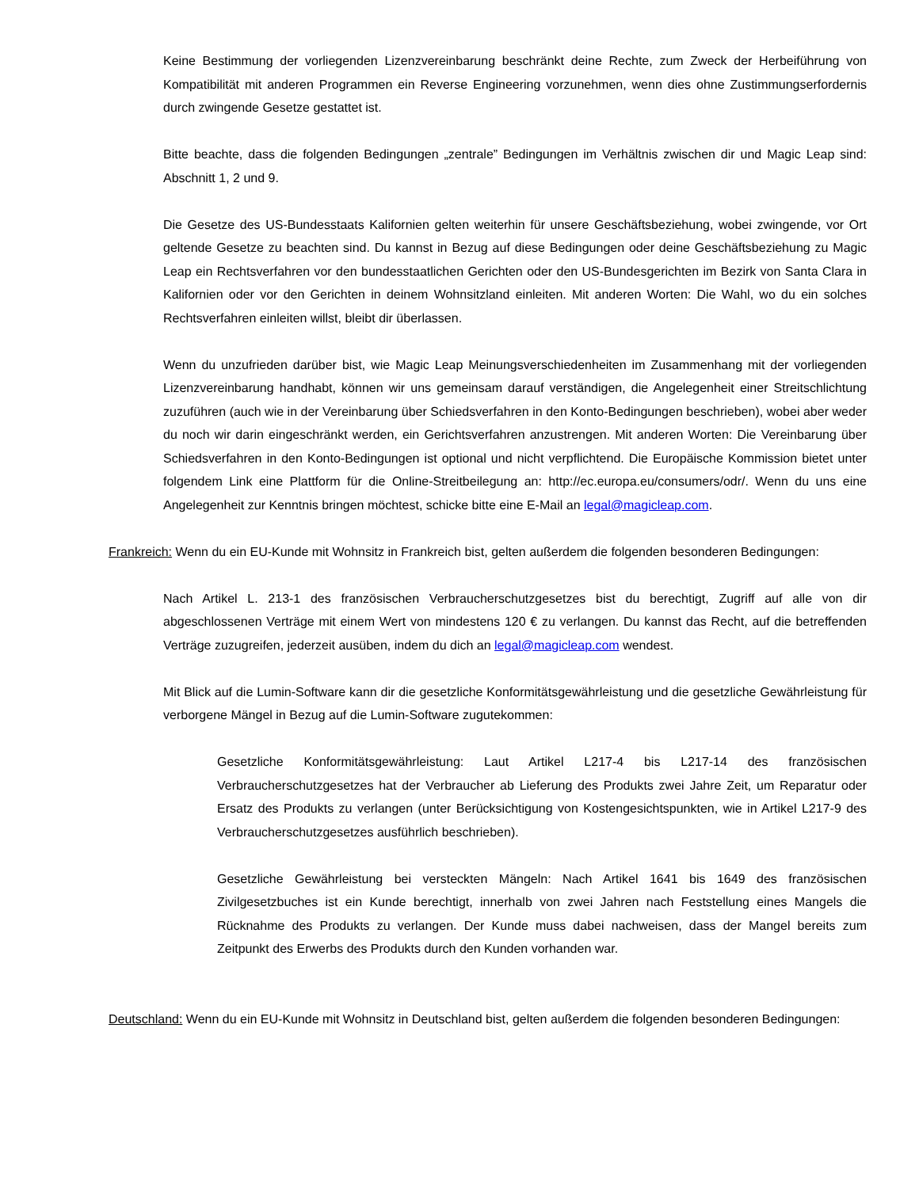Keine Bestimmung der vorliegenden Lizenzvereinbarung beschränkt deine Rechte, zum Zweck der Herbeiführung von Kompatibilität mit anderen Programmen ein Reverse Engineering vorzunehmen, wenn dies ohne Zustimmungserfordernis durch zwingende Gesetze gestattet ist.
Bitte beachte, dass die folgenden Bedingungen „zentrale” Bedingungen im Verhältnis zwischen dir und Magic Leap sind: Abschnitt 1, 2 und 9.
Die Gesetze des US-Bundesstaats Kalifornien gelten weiterhin für unsere Geschäftsbeziehung, wobei zwingende, vor Ort geltende Gesetze zu beachten sind. Du kannst in Bezug auf diese Bedingungen oder deine Geschäftsbeziehung zu Magic Leap ein Rechtsverfahren vor den bundesstaatlichen Gerichten oder den US-Bundesgerichten im Bezirk von Santa Clara in Kalifornien oder vor den Gerichten in deinem Wohnsitzland einleiten. Mit anderen Worten: Die Wahl, wo du ein solches Rechtsverfahren einleiten willst, bleibt dir überlassen.
Wenn du unzufrieden darüber bist, wie Magic Leap Meinungsverschiedenheiten im Zusammenhang mit der vorliegenden Lizenzvereinbarung handhabt, können wir uns gemeinsam darauf verständigen, die Angelegenheit einer Streitschlichtung zuzuführen (auch wie in der Vereinbarung über Schiedsverfahren in den Konto-Bedingungen beschrieben), wobei aber weder du noch wir darin eingeschränkt werden, ein Gerichtsverfahren anzustrengen. Mit anderen Worten: Die Vereinbarung über Schiedsverfahren in den Konto-Bedingungen ist optional und nicht verpflichtend. Die Europäische Kommission bietet unter folgendem Link eine Plattform für die Online-Streitbeilegung an: http://ec.europa.eu/consumers/odr/. Wenn du uns eine Angelegenheit zur Kenntnis bringen möchtest, schicke bitte eine E-Mail an legal@magicleap.com.
Frankreich: Wenn du ein EU-Kunde mit Wohnsitz in Frankreich bist, gelten außerdem die folgenden besonderen Bedingungen:
Nach Artikel L. 213-1 des französischen Verbraucherschutzgesetzes bist du berechtigt, Zugriff auf alle von dir abgeschlossenen Verträge mit einem Wert von mindestens 120 € zu verlangen. Du kannst das Recht, auf die betreffenden Verträge zuzugreifen, jederzeit ausüben, indem du dich an legal@magicleap.com wendest.
Mit Blick auf die Lumin-Software kann dir die gesetzliche Konformitätsgewährleistung und die gesetzliche Gewährleistung für verborgene Mängel in Bezug auf die Lumin-Software zugutekommen:
Gesetzliche Konformitätsgewährleistung: Laut Artikel L217-4 bis L217-14 des französischen Verbraucherschutzgesetzes hat der Verbraucher ab Lieferung des Produkts zwei Jahre Zeit, um Reparatur oder Ersatz des Produkts zu verlangen (unter Berücksichtigung von Kostengesichtspunkten, wie in Artikel L217-9 des Verbraucherschutzgesetzes ausführlich beschrieben).
Gesetzliche Gewährleistung bei versteckten Mängeln: Nach Artikel 1641 bis 1649 des französischen Zivilgesetzbuches ist ein Kunde berechtigt, innerhalb von zwei Jahren nach Feststellung eines Mangels die Rücknahme des Produkts zu verlangen. Der Kunde muss dabei nachweisen, dass der Mangel bereits zum Zeitpunkt des Erwerbs des Produkts durch den Kunden vorhanden war.
Deutschland: Wenn du ein EU-Kunde mit Wohnsitz in Deutschland bist, gelten außerdem die folgenden besonderen Bedingungen: